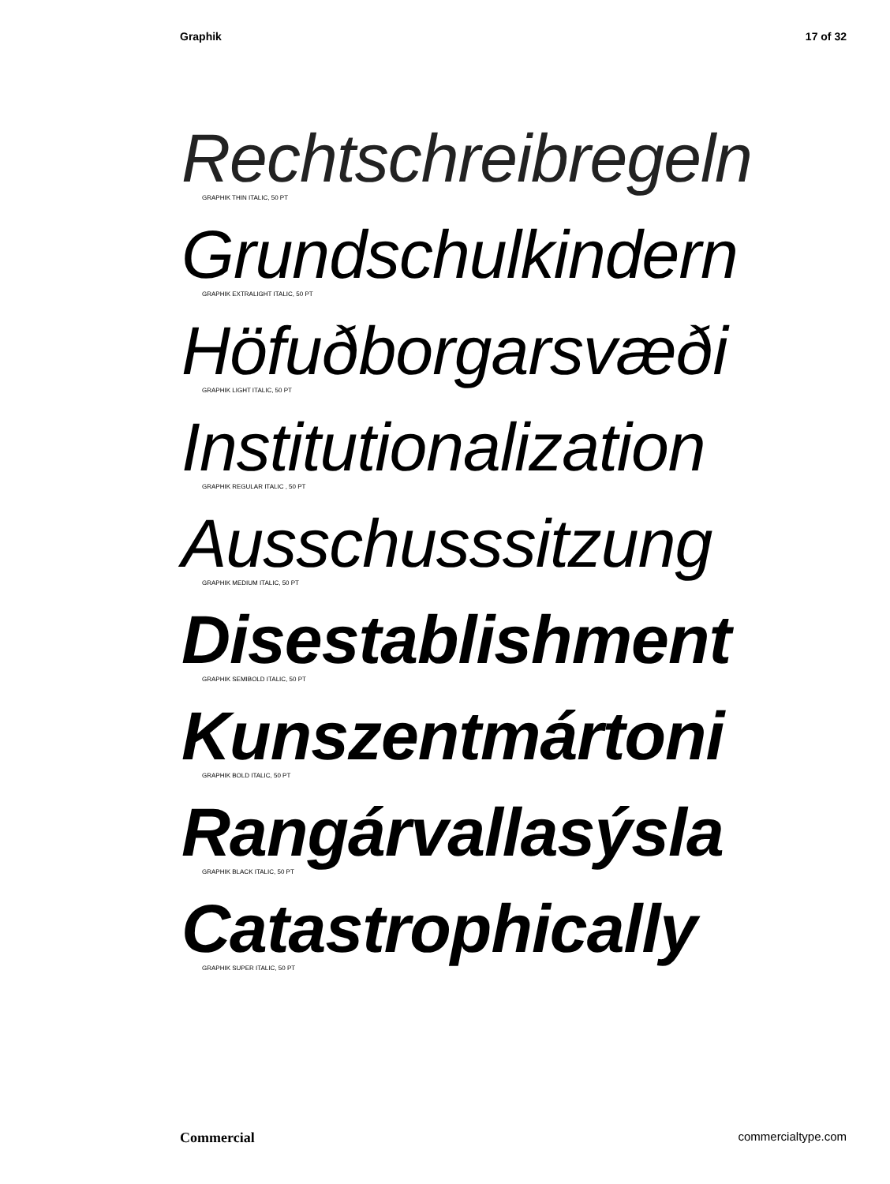Graphik 17 of 32
Rechtschreibregeln
GRAPHIK THIN ITALIC, 50 PT
Grundschulkindern
GRAPHIK EXTRALIGHT ITALIC, 50 PT
Höfuðborgarsvæði
GRAPHIK LIGHT ITALIC, 50 PT
Institutionalization
GRAPHIK REGULAR ITALIC , 50 PT
Ausschusssitzung
GRAPHIK MEDIUM ITALIC, 50 PT
Disestablishment
GRAPHIK SEMIBOLD ITALIC, 50 PT
Kunszentmártoni
GRAPHIK BOLD ITALIC, 50 PT
Rangárvallasýsla
GRAPHIK BLACK ITALIC, 50 PT
Catastrophically
GRAPHIK SUPER ITALIC, 50 PT
Commercial commercialtype.com